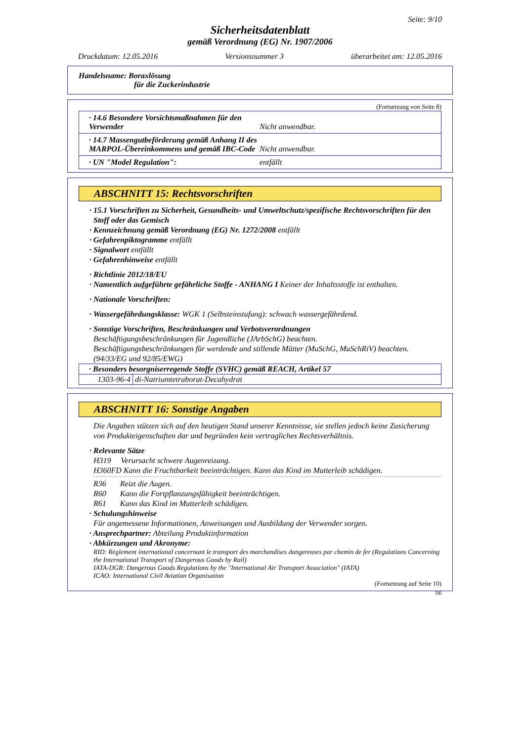Seite: 9/10
Sicherheitsdatenblatt
gemäß Verordnung (EG) Nr. 1907/2006
Druckdatum: 12.05.2016 Versionsnummer 3 überarbeitet am: 12.05.2016
Handelsname: Boraxlösung
für die Zuckerindustrie
(Fortsetzung von Seite 8)
· 14.6 Besondere Vorsichtsmaßnahmen für den Verwender Nicht anwendbar.
· 14.7 Massengutbeförderung gemäß Anhang II des MARPOL-Übereinkommens und gemäß IBC-Code Nicht anwendbar.
· UN "Model Regulation": entfällt
ABSCHNITT 15: Rechtsvorschriften
· 15.1 Vorschriften zu Sicherheit, Gesundheits- und Umweltschutz/spezifische Rechtsvorschriften für den Stoff oder das Gemisch
· Kennzeichnung gemäß Verordnung (EG) Nr. 1272/2008 entfällt
· Gefahrenpiktogramme entfällt
· Signalwort entfällt
· Gefahrenhinweise entfällt
· Richtlinie 2012/18/EU
· Namentlich aufgeführte gefährliche Stoffe - ANHANG I Keiner der Inhaltsstoffe ist enthalten.
· Nationale Vorschriften:
· Wassergefährdungsklasse: WGK 1 (Selbsteinstufung): schwach wassergefährdend.
· Sonstige Vorschriften, Beschränkungen und Verbotsverordnungen
Beschäftigungsbeschränkungen für Jugendliche (JArbSchG) beachten.
Beschäftigungsbeschränkungen für werdende und stillende Mütter (MuSchG, MuSchRiV) beachten.
(94/33/EG und 92/85/EWG)
| · Besonders besorgniserregende Stoffe (SVHC) gemäß REACH, Artikel 57 | |
| 1303-96-4 | di-Natriumtetraborat-Decahydrat |
ABSCHNITT 16: Sonstige Angaben
Die Angaben stützen sich auf den heutigen Stand unserer Kenntnisse, sie stellen jedoch keine Zusicherung von Produkteigenschaften dar und begründen kein vertragliches Rechtsverhältnis.
· Relevante Sätze
H319 Verursacht schwere Augenreizung.
H360FD Kann die Fruchtbarkeit beeinträchtigen. Kann das Kind im Mutterleib schädigen.
R36 Reizt die Augen.
R60 Kann die Fortpflanzungsfähigkeit beeinträchtigen.
R61 Kann das Kind im Mutterleib schädigen.
· Schulungshinweise
Für angemessene Informationen, Anweisungen und Ausbildung der Verwender sorgen.
· Ansprechpartner: Abteilung Produktinformation
· Abkürzungen und Akronyme:
RID: Règlement international concernant le transport des marchandises dangereuses par chemin de fer (Regulations Concerning the International Transport of Dangerous Goods by Rail)
IATA-DGR: Dangerous Goods Regulations by the "International Air Transport Association" (IATA)
ICAO: International Civil Aviation Organisation
(Fortsetzung auf Seite 10)
DE